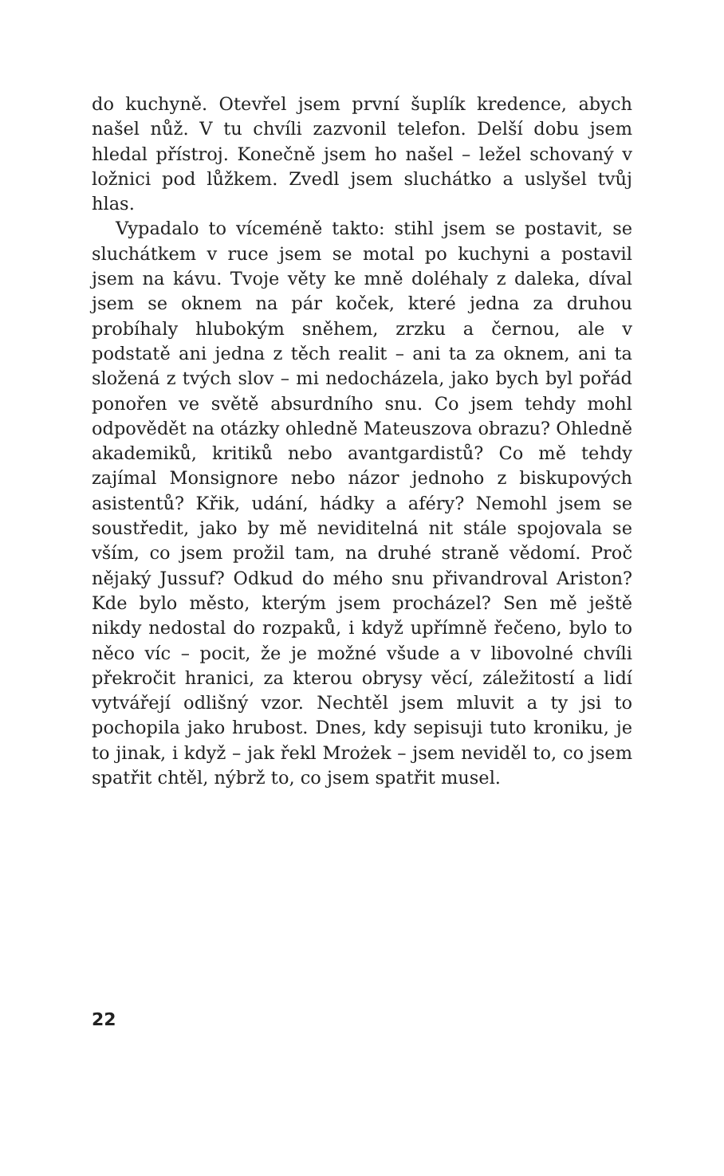do kuchyně. Otevřel jsem první šuplík kredence, abych našel nůž. V tu chvíli zazvonil telefon. Delší dobu jsem hledal přístroj. Konečně jsem ho našel – ležel schovaný v ložnici pod lůžkem. Zvedl jsem sluchátko a uslyšel tvůj hlas.
Vypadalo to víceméně takto: stihl jsem se postavit, se sluchátkem v ruce jsem se motal po kuchyni a postavil jsem na kávu. Tvoje věty ke mně doléhaly z daleka, díval jsem se oknem na pár koček, které jedna za druhou probíhaly hlubokým sněhem, zrzku a černou, ale v podstatě ani jedna z těch realit – ani ta za oknem, ani ta složená z tvých slov – mi nedocházela, jako bych byl pořád ponořen ve světě absurdního snu. Co jsem tehdy mohl odpovědět na otázky ohledně Mateuszova obrazu? Ohledně akademiků, kritiků nebo avantgardistů? Co mě tehdy zajímal Monsignore nebo názor jednoho z biskupových asistentů? Křik, udání, hádky a aféry? Nemohl jsem se soustředit, jako by mě neviditelná nit stále spojovala se vším, co jsem prožil tam, na druhé straně vědomí. Proč nějaký Jussuf? Odkud do mého snu přivandroval Ariston? Kde bylo město, kterým jsem procházel? Sen mě ještě nikdy nedostal do rozpaků, i když upřímně řečeno, bylo to něco víc – pocit, že je možné všude a v libovolné chvíli překročit hranici, za kterou obrysy věcí, záležitostí a lidí vytvářejí odlišný vzor. Nechtěl jsem mluvit a ty jsi to pochopila jako hrubost. Dnes, kdy sepisuji tuto kroniku, je to jinak, i když – jak řekl Mrożek – jsem neviděl to, co jsem spatřit chtěl, nýbrž to, co jsem spatřit musel.
22